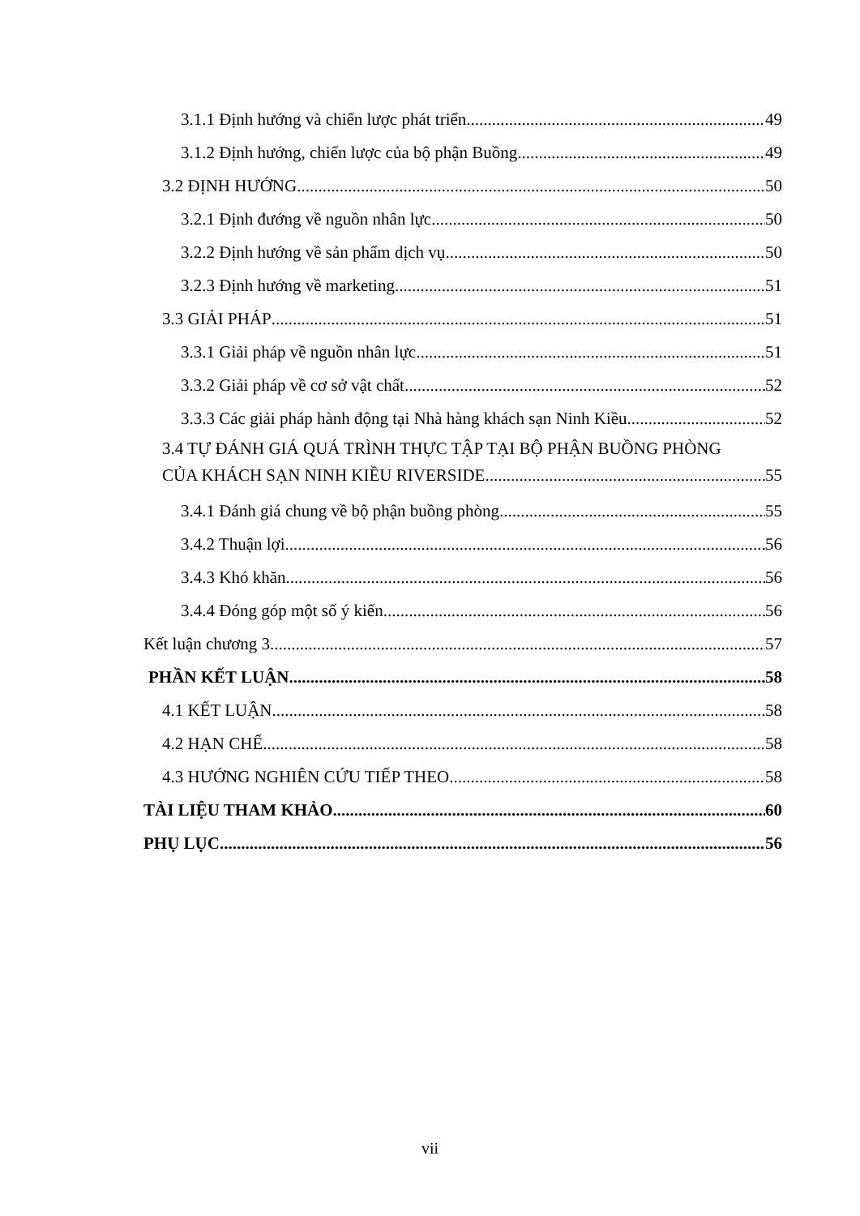3.1.1 Định hướng và chiến lược phát triển 49
3.1.2 Định hướng, chiến lược của bộ phận Buồng 49
3.2 ĐỊNH HƯỚNG 50
3.2.1 Định đướng về nguồn nhân lực 50
3.2.2 Định hướng về sản phẩm dịch vụ 50
3.2.3 Định hướng về marketing 51
3.3 GIẢI PHÁP 51
3.3.1 Giải pháp về nguồn nhân lực 51
3.3.2 Giải pháp về cơ sở vật chất 52
3.3.3 Các giải pháp hành động tại Nhà hàng khách sạn Ninh Kiều 52
3.4 TỰ ĐÁNH GIÁ QUÁ TRÌNH THỰC TẬP TẠI BỘ PHẬN BUỒNG PHÒNG
CỦA KHÁCH SẠN NINH KIỀU RIVERSIDE 55
3.4.1 Đánh giá chung về bộ phận buồng phòng 55
3.4.2 Thuận lợi 56
3.4.3 Khó khăn 56
3.4.4 Đóng góp một số ý kiến 56
Kết luận chương 3 57
PHẦN KẾT LUẬN 58
4.1 KẾT LUẬN 58
4.2 HẠN CHẾ 58
4.3 HƯỚNG NGHIÊN CỨU TIẾP THEO 58
TÀI LIỆU THAM KHẢO 60
PHỤ LỤC 56
vii